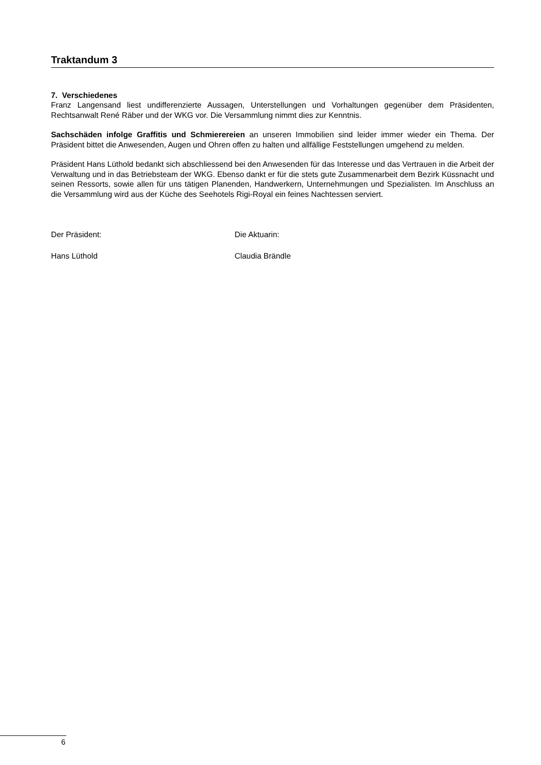Traktandum 3
7. Verschiedenes
Franz Langensand liest undifferenzierte Aussagen, Unterstellungen und Vorhaltungen gegenüber dem Präsidenten, Rechtsanwalt René Räber und der WKG vor. Die Versammlung nimmt dies zur Kenntnis.
Sachschäden infolge Graffitis und Schmierereien an unseren Immobilien sind leider immer wieder ein Thema. Der Präsident bittet die Anwesenden, Augen und Ohren offen zu halten und allfällige Feststellungen umgehend zu melden.
Präsident Hans Lüthold bedankt sich abschliessend bei den Anwesenden für das Interesse und das Vertrauen in die Arbeit der Verwaltung und in das Betriebsteam der WKG. Ebenso dankt er für die stets gute Zusammenarbeit dem Bezirk Küssnacht und seinen Ressorts, sowie allen für uns tätigen Planenden, Handwerkern, Unternehmungen und Spezialisten. Im Anschluss an die Versammlung wird aus der Küche des Seehotels Rigi-Royal ein feines Nachtessen serviert.
Der Präsident:
Hans Lüthold
Die Aktuarin:
Claudia Brändle
6